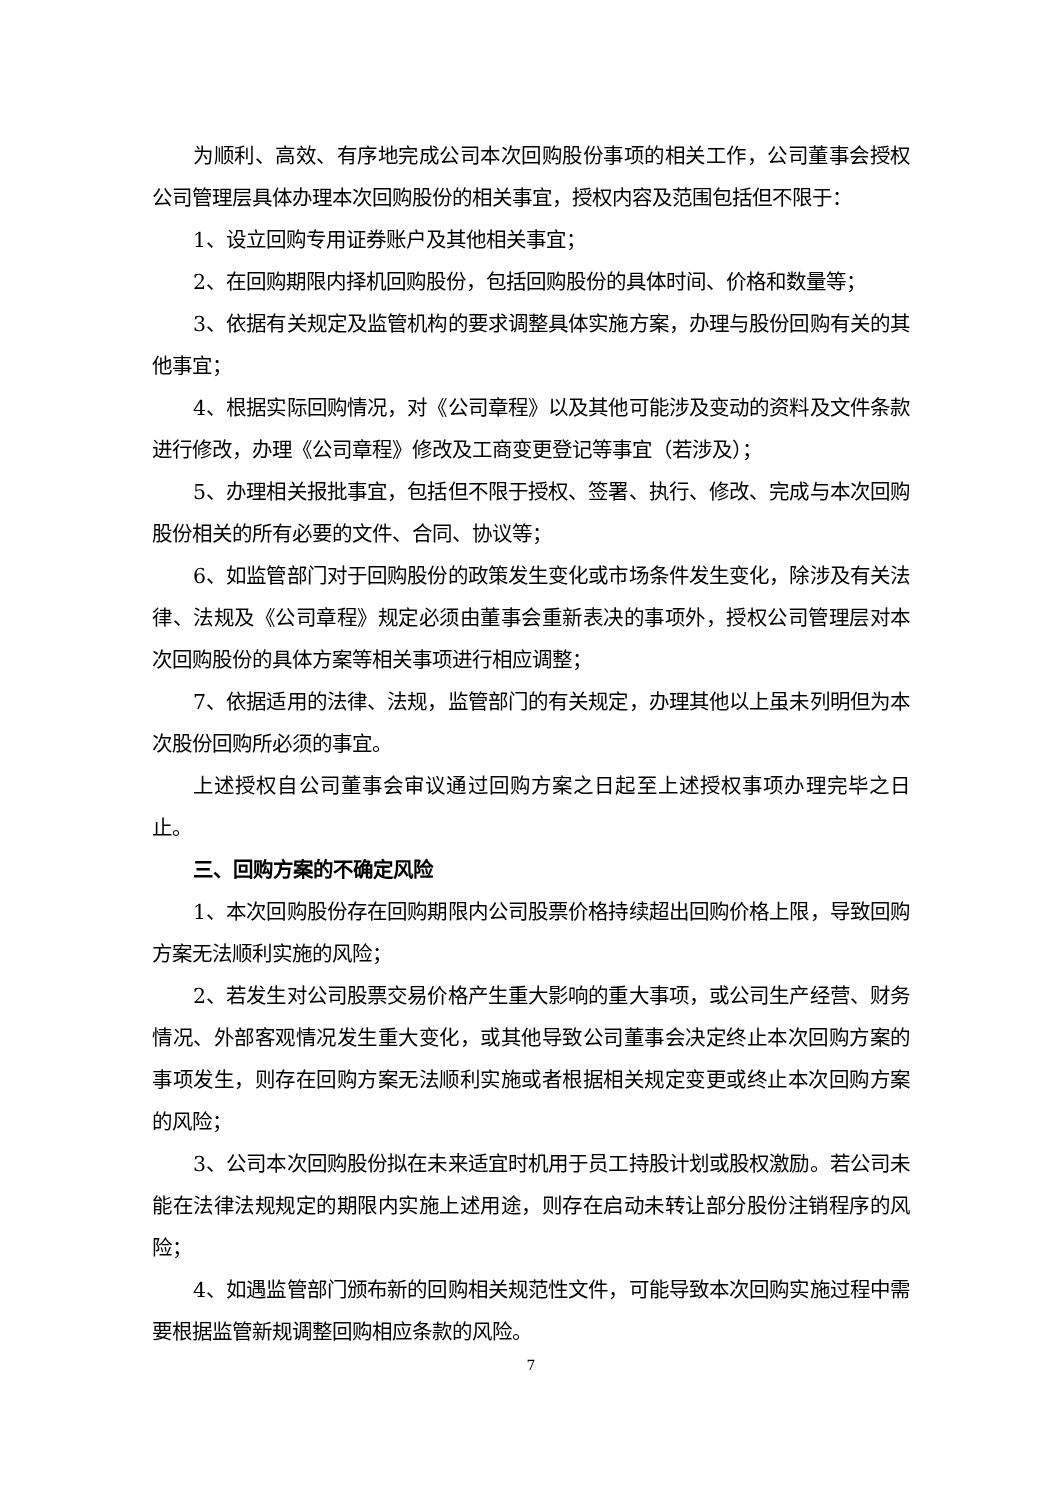为顺利、高效、有序地完成公司本次回购股份事项的相关工作，公司董事会授权公司管理层具体办理本次回购股份的相关事宜，授权内容及范围包括但不限于：
1、设立回购专用证券账户及其他相关事宜；
2、在回购期限内择机回购股份，包括回购股份的具体时间、价格和数量等；
3、依据有关规定及监管机构的要求调整具体实施方案，办理与股份回购有关的其他事宜；
4、根据实际回购情况，对《公司章程》以及其他可能涉及变动的资料及文件条款进行修改，办理《公司章程》修改及工商变更登记等事宜（若涉及）；
5、办理相关报批事宜，包括但不限于授权、签署、执行、修改、完成与本次回购股份相关的所有必要的文件、合同、协议等；
6、如监管部门对于回购股份的政策发生变化或市场条件发生变化，除涉及有关法律、法规及《公司章程》规定必须由董事会重新表决的事项外，授权公司管理层对本次回购股份的具体方案等相关事项进行相应调整；
7、依据适用的法律、法规，监管部门的有关规定，办理其他以上虽未列明但为本次股份回购所必须的事宜。
上述授权自公司董事会审议通过回购方案之日起至上述授权事项办理完毕之日止。
三、回购方案的不确定风险
1、本次回购股份存在回购期限内公司股票价格持续超出回购价格上限，导致回购方案无法顺利实施的风险；
2、若发生对公司股票交易价格产生重大影响的重大事项，或公司生产经营、财务情况、外部客观情况发生重大变化，或其他导致公司董事会决定终止本次回购方案的事项发生，则存在回购方案无法顺利实施或者根据相关规定变更或终止本次回购方案的风险；
3、公司本次回购股份拟在未来适宜时机用于员工持股计划或股权激励。若公司未能在法律法规规定的期限内实施上述用途，则存在启动未转让部分股份注销程序的风险；
4、如遇监管部门颁布新的回购相关规范性文件，可能导致本次回购实施过程中需要根据监管新规调整回购相应条款的风险。
7